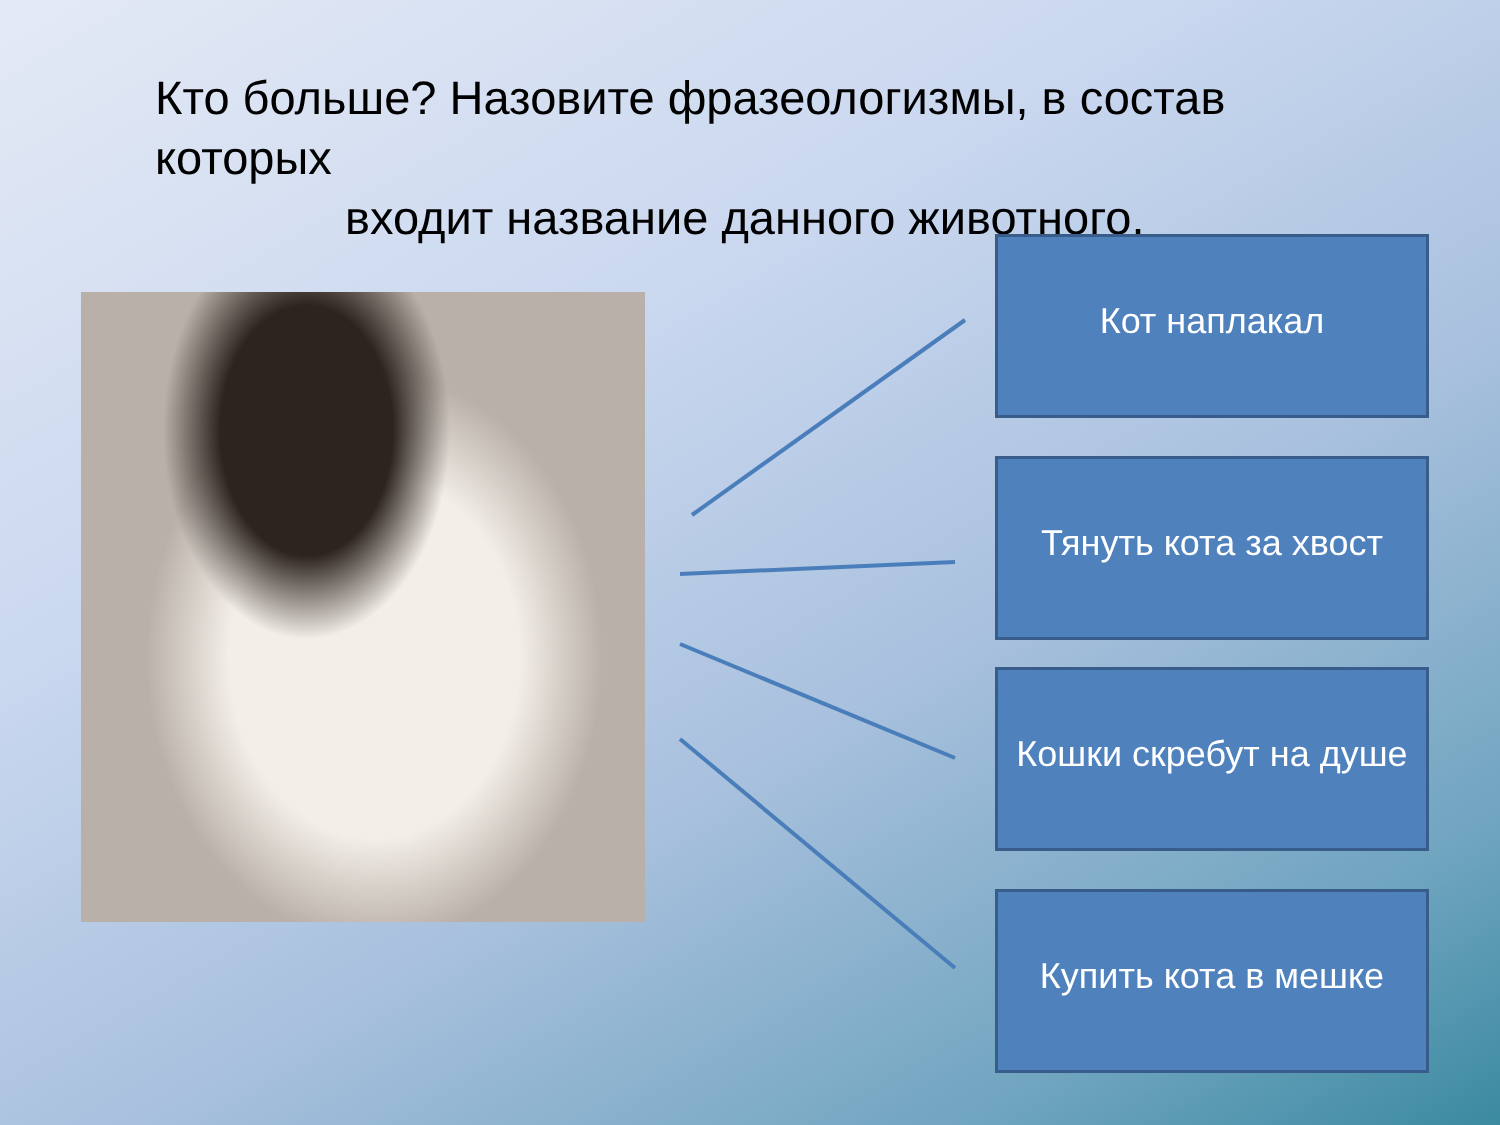Кто больше? Назовите фразеологизмы, в состав которых
входит название данного животного.
Кот наплакал
Тянуть кота за хвост
Кошки скребут на душе
Купить кота в мешке